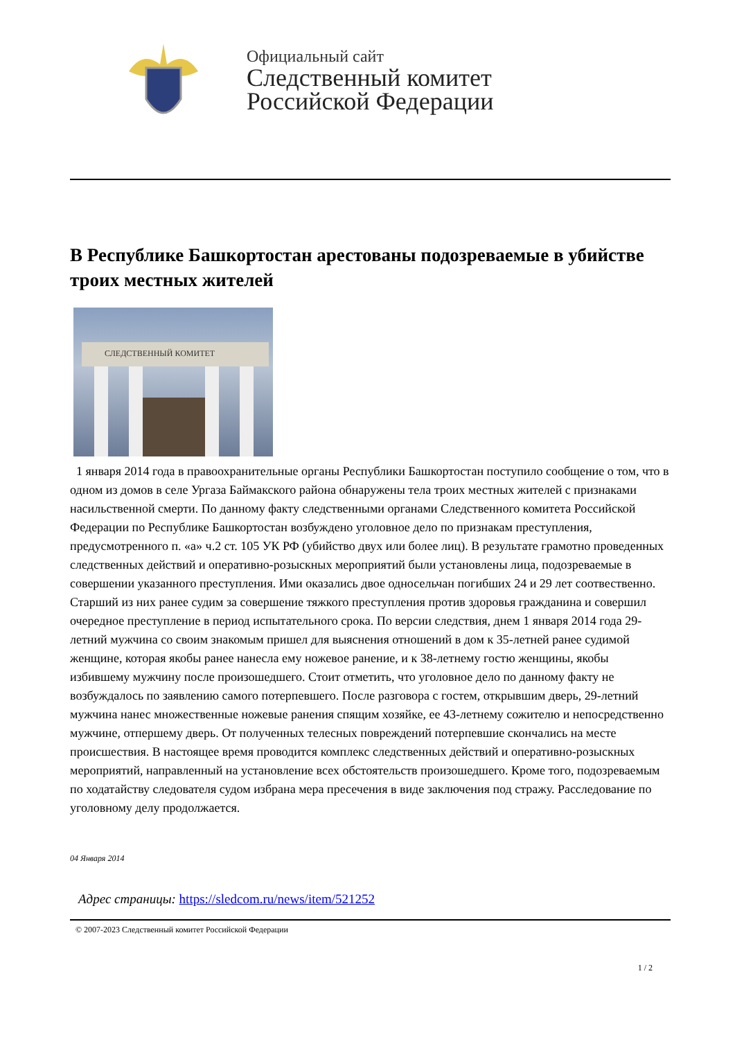Официальный сайт
Следственный комитет
Российской Федерации
В Республике Башкортостан арестованы подозреваемые в убийстве троих местных жителей
СЛЕДСТВЕННЫЙ КОМИТЕТ
1 января 2014 года в правоохранительные органы Республики Башкортостан поступило сообщение о том, что в одном из домов в селе Ургаза Баймакского района обнаружены тела троих местных жителей с признаками насильственной смерти. По данному факту следственными органами Следственного комитета Российской Федерации по Республике Башкортостан возбуждено уголовное дело по признакам преступления, предусмотренного п. «а» ч.2 ст. 105 УК РФ (убийство двух или более лиц). В результате грамотно проведенных следственных действий и оперативно-розыскных мероприятий были установлены лица, подозреваемые в совершении указанного преступления. Ими оказались двое односельчан погибших 24 и 29 лет соотвественно. Старший из них ранее судим за совершение тяжкого преступления против здоровья гражданина и совершил очередное преступление в период испытательного срока. По версии следствия, днем 1 января 2014 года 29-летний мужчина со своим знакомым пришел для выяснения отношений в дом к 35-летней ранее судимой женщине, которая якобы ранее нанесла ему ножевое ранение, и к 38-летнему гостю женщины, якобы избившему мужчину после произошедшего. Стоит отметить, что уголовное дело по данному факту не возбуждалось по заявлению самого потерпевшего. После разговора с гостем, открывшим дверь, 29-летний мужчина нанес множественные ножевые ранения спящим хозяйке, ее 43-летнему сожителю и непосредственно мужчине, отпершему дверь. От полученных телесных повреждений потерпевшие скончались на месте происшествия. В настоящее время проводится комплекс следственных действий и оперативно-розыскных мероприятий, направленный на установление всех обстоятельств произошедшего. Кроме того, подозреваемым по ходатайству следователя судом избрана мера пресечения в виде заключения под стражу. Расследование по уголовному делу продолжается.
04 Января 2014
Адрес страницы: https://sledcom.ru/news/item/521252
© 2007-2023 Следственный комитет Российской Федерации
1 / 2